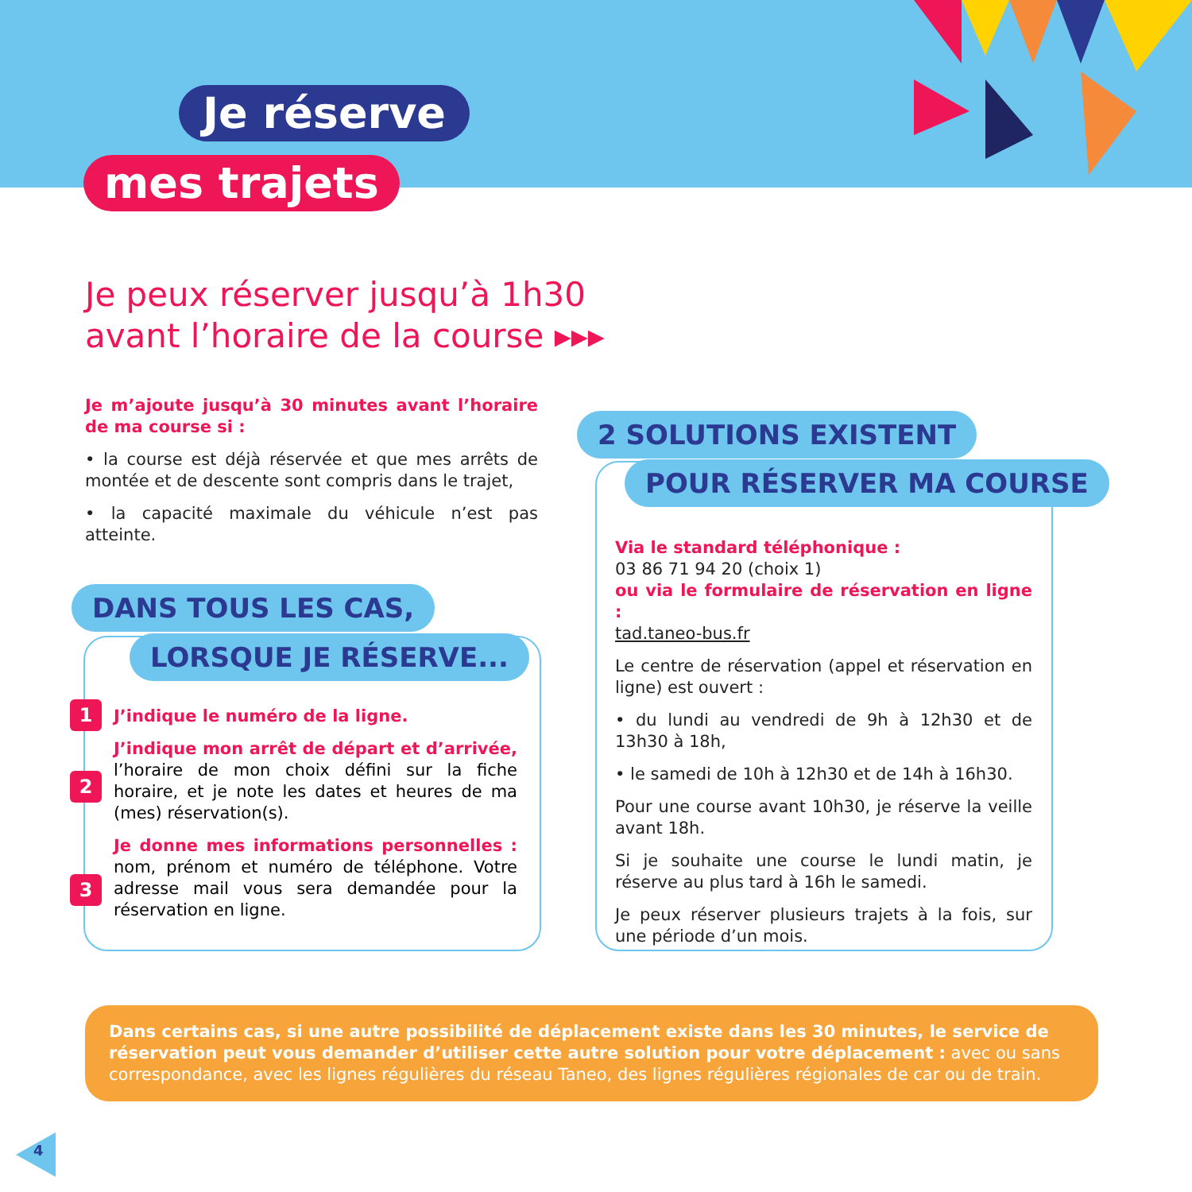Je réserve
mes trajets
Je peux réserver jusqu’à 1h30
avant l’horaire de la course ▸▸▸
Je m’ajoute jusqu’à 30 minutes avant l’horaire de ma course si :
• la course est déjà réservée et que mes arrêts de montée et de descente sont compris dans le trajet,
• la capacité maximale du véhicule n’est pas atteinte.
DANS TOUS LES CAS,
LORSQUE JE RÉSERVE...
1
2
3
J’indique le numéro de la ligne.
J’indique mon arrêt de départ et d’arrivée, l’horaire de mon choix défini sur la fiche horaire, et je note les dates et heures de ma (mes) réservation(s).
Je donne mes informations personnelles : nom, prénom et numéro de téléphone. Votre adresse mail vous sera demandée pour la réservation en ligne.
2 SOLUTIONS EXISTENT
POUR RÉSERVER MA COURSE
Via le standard téléphonique :
03 86 71 94 20 (choix 1)
ou via le formulaire de réservation en ligne :
tad.taneo-bus.fr
Le centre de réservation (appel et réservation en ligne) est ouvert :
• du lundi au vendredi de 9h à 12h30 et de 13h30 à 18h,
• le samedi de 10h à 12h30 et de 14h à 16h30.
Pour une course avant 10h30, je réserve la veille avant 18h.
Si je souhaite une course le lundi matin, je réserve au plus tard à 16h le samedi.
Je peux réserver plusieurs trajets à la fois, sur une période d’un mois.
Dans certains cas, si une autre possibilité de déplacement existe dans les 30 minutes, le service de réservation peut vous demander d’utiliser cette autre solution pour votre déplacement : avec ou sans correspondance, avec les lignes régulières du réseau Taneo, des lignes régulières régionales de car ou de train.
4